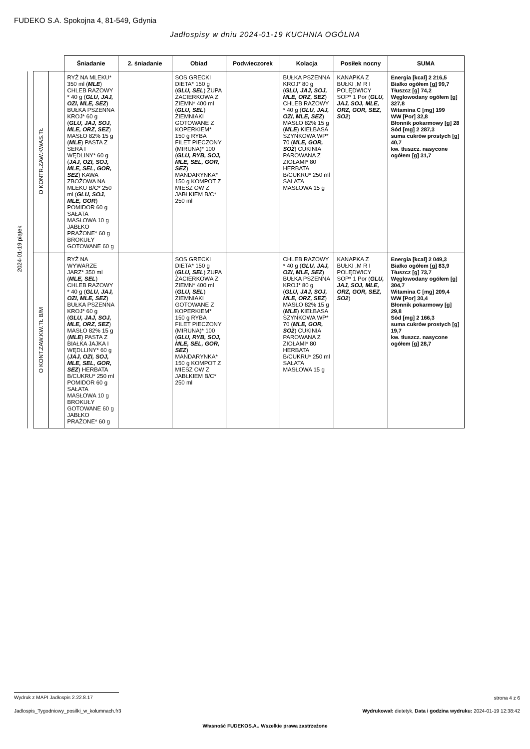FUDEKO S.A. Spokojna 4, 81-549, Gdynia
Jadłospisy w dniu 2024-01-19 KUCHNIA OGÓLNA
| | | | | Śniadanie | 2. śniadanie | Obiad | Podwieczorek | Kolacja | Posiłek nocny | SUMA |
| --- | --- | --- | --- | --- | --- | --- | --- | --- | --- | --- |
| 2024-01-19 piątek | | O KONTR.ZAW.KWAS.TŁ | | RYŻ NA MLEKU* 350 ml ( MLE ) CHLEB RAZOWY * 40 g ( GLU, JAJ, OZI, MLE, SEZ ) BUŁKA PSZENNA KROJ* 60 g ( GLU, JAJ, SOJ, MLE, ORZ, SEZ ) MASŁO 82% 15 g ( MLE ) PASTA Z SERA I WĘDLINY* 60 g ( JAJ, OZI, SOJ, MLE, SEL, GOR, SEZ ) KAWA ZBOŻOWA NA MLEKU B/C* 250 ml ( GLU, SOJ, MLE, GOR ) POMIDOR 60 g SAŁATA MASŁOWA 10 g JABŁKO PRAŻONE* 60 g BROKUŁY GOTOWANE 60 g | | SOS GRECKI DIETA* 150 g ( GLU, SEL ) ZUPA ZACIERKOWA Z ZIEMN* 400 ml ( GLU, SEL ) ZIEMNIAKI GOTOWANE Z KOPERKIEM* 150 g RYBA FILET PIECZONY (MIRUNA)* 100 ( GLU, RYB, SOJ, MLE, SEL, GOR, SEZ ) MANDARYNKA* 150 g KOMPOT Z MIESZ OW Z JABŁKIEM B/C* 250 ml | | BUŁKA PSZENNA KROJ* 80 g ( GLU, JAJ, SOJ, MLE, ORZ, SEZ ) CHLEB RAZOWY * 40 g ( GLU, JAJ, OZI, MLE, SEZ ) MASŁO 82% 15 g ( MLE ) KIEŁBASA SZYNKOWA WP* 70 ( MLE, GOR, SO2 ) CUKINIA PAROWANA Z ZIOŁAMI* 80 HERBATA B/CUKRU* 250 ml SAŁATA MASŁOWA 15 g | KANAPKA Z BUŁKI ,M R I POLĘDWICY SOP* 1 Por ( GLU, JAJ, SOJ, MLE, ORZ, GOR, SEZ, SO2 ) | Energia [kcal] 2 216,5 Białko ogółem [g] 99,7 Tłuszcz [g] 74,2 Węglowodany ogółem [g] 327,8 Witamina C [mg] 199 WW [Por] 32,8 Błonnik pokarmowy [g] 28 Sód [mg] 2 287,3 suma cukrów prostych [g] 40,7 kw. tłuszcz. nasycone ogółem [g] 31,7 |
| | | O KONT.ZAW.KW.TŁ B/M | | RYŻ NA WYWARZE JARZ* 350 ml ( MLE, SEL ) CHLEB RAZOWY * 40 g ( GLU, JAJ, OZI, MLE, SEZ ) BUŁKA PSZENNA KROJ* 60 g ( GLU, JAJ, SOJ, MLE, ORZ, SEZ ) MASŁO 82% 15 g ( MLE ) PASTA Z BIAŁKA JAJKA I WĘDLLINY* 60 g ( JAJ, OZI, SOJ, MLE, SEL, GOR, SEZ ) HERBATA B/CUKRU* 250 ml POMIDOR 60 g SAŁATA MASŁOWA 10 g BROKUŁY GOTOWANE 60 g JABŁKO PRAŻONE* 60 g | | SOS GRECKI DIETA* 150 g ( GLU, SEL ) ZUPA ZACIERKOWA Z ZIEMN* 400 ml ( GLU, SEL ) ZIEMNIAKI GOTOWANE Z KOPERKIEM* 150 g RYBA FILET PIECZONY (MIRUNA)* 100 ( GLU, RYB, SOJ, MLE, SEL, GOR, SEZ ) MANDARYNKA* 150 g KOMPOT Z MIESZ OW Z JABŁKIEM B/C* 250 ml | | CHLEB RAZOWY * 40 g ( GLU, JAJ, OZI, MLE, SEZ ) BUŁKA PSZENNA KROJ* 80 g ( GLU, JAJ, SOJ, MLE, ORZ, SEZ ) MASŁO 82% 15 g ( MLE ) KIEŁBASA SZYNKOWA WP* 70 ( MLE, GOR, SO2 ) CUKINIA PAROWANA Z ZIOŁAMI* 80 HERBATA B/CUKRU* 250 ml SAŁATA MASŁOWA 15 g | KANAPKA Z BUŁKI ,M R I POLĘDWICY SOP* 1 Por ( GLU, JAJ, SOJ, MLE, ORZ, GOR, SEZ, SO2 ) | Energia [kcal] 2 049,3 Białko ogółem [g] 83,9 Tłuszcz [g] 73,7 Węglowodany ogółem [g] 304,7 Witamina C [mg] 209,4 WW [Por] 30,4 Błonnik pokarmowy [g] 29,8 Sód [mg] 2 166,3 suma cukrów prostych [g] 19,7 kw. tłuszcz. nasycone ogółem [g] 28,7 |
Wydruk z MAPI Jadłospis 2.22.8.17
strona 4 z 6
Jadlospis_Tygodniowy_posilki_w_kolumnach.fr3
Wydrukował: dietetyk, Data i godzina wydruku: 2024-01-19 12:38:42
Własność FUDEKOS.A.. Wszelkie prawa zastrzeżone